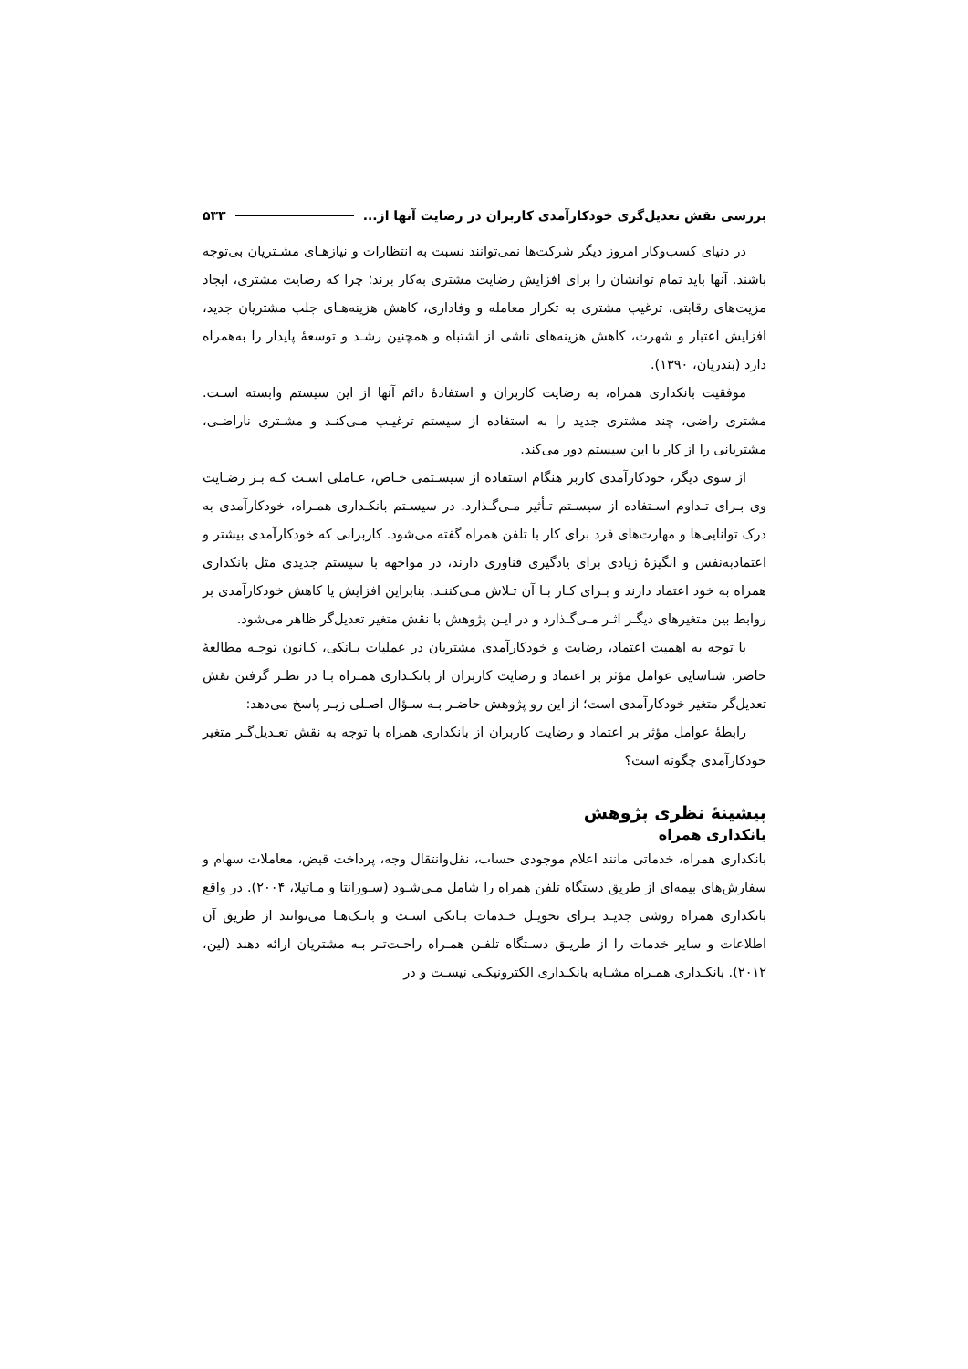بررسی نقش تعدیل‌گری خودکارآمدی کاربران در رضایت آنها از... ۵۳۳
در دنیای کسب‌وکار امروز دیگر شرکت‌ها نمی‌توانند نسبت به انتظارات و نیازهـای مشـتریان بی‌توجه باشند. آنها باید تمام توانشان را برای افزایش رضایت مشتری به‌کار برند؛ چرا که رضایت مشتری، ایجاد مزیت‌های رقابتی، ترغیب مشتری به تکرار معامله و وفاداری، کاهش هزینه‌هـای جلب مشتریان جدید، افزایش اعتبار و شهرت، کاهش هزینه‌های ناشی از اشتباه و همچنین رشـد و توسعهٔ پایدار را به‌همراه دارد (بندریان، ۱۳۹۰).
موفقیت بانکداری همراه، به رضایت کاربران و استفادهٔ دائم آنها از این سیستم وابسته اسـت. مشتری راضی، چند مشتری جدید را به استفاده از سیستم ترغیـب مـی‌کنـد و مشـتری ناراضـی، مشتریانی را از کار با این سیستم دور می‌کند.
از سوی دیگر، خودکارآمدی کاربر هنگام استفاده از سیسـتمی خـاص، عـاملی اسـت کـه بـر رضـایت وی بـرای تـداوم اسـتفاده از سیسـتم تـأثیر مـی‌گـذارد. در سیسـتم بانکـداری همـراه، خودکارآمدی به درک توانایی‌ها و مهارت‌های فرد برای کار با تلفن همراه گفته می‌شود. کاربرانی که خودکارآمدی بیشتر و اعتمادبه‌نفس و انگیزهٔ زیادی برای یادگیری فناوری دارند، در مواجهه با سیستم جدیدی مثل بانکداری همراه به خود اعتماد دارند و بـرای کـار بـا آن تـلاش مـی‌کننـد. بنابراین افزایش یا کاهش خودکارآمدی بر روابط بین متغیرهای دیگـر اثـر مـی‌گـذارد و در ایـن پژوهش با نقش متغیر تعدیل‌گر ظاهر می‌شود.
با توجه به اهمیت اعتماد، رضایت و خودکارآمدی مشتریان در عملیات بـانکی، کـانون توجـه مطالعهٔ حاضر، شناسایی عوامل مؤثر بر اعتماد و رضایت کاربران از بانکـداری همـراه بـا در نظـر گرفتن نقش تعدیل‌گر متغیر خودکارآمدی است؛ از این رو پژوهش حاضـر بـه سـؤال اصـلی زیـر پاسخ می‌دهد:
رابطهٔ عوامل مؤثر بر اعتماد و رضایت کاربران از بانکداری همراه با توجه به نقش تعـدیل‌گـر متغیر خودکارآمدی چگونه است؟
پیشینهٔ نظری پژوهش
بانکداری همراه
بانکداری همراه، خدماتی مانند اعلام موجودی حساب، نقل‌وانتقال وجه، پرداخت قبض، معاملات سهام و سفارش‌های بیمه‌ای از طریق دستگاه تلفن همراه را شامل مـی‌شـود (سـورانتا و مـاتیلا، ۲۰۰۴). در واقع بانکداری همراه روشی جدیـد بـرای تحویـل خـدمات بـانکی اسـت و بانـک‌هـا می‌توانند از طریق آن اطلاعات و سایر خدمات را از طریـق دسـتگاه تلفـن همـراه راحـت‌تـر بـه مشتریان ارائه دهند (لین، ۲۰۱۲). بانکـداری همـراه مشـابه بانکـداری الکترونیکـی نیسـت و در